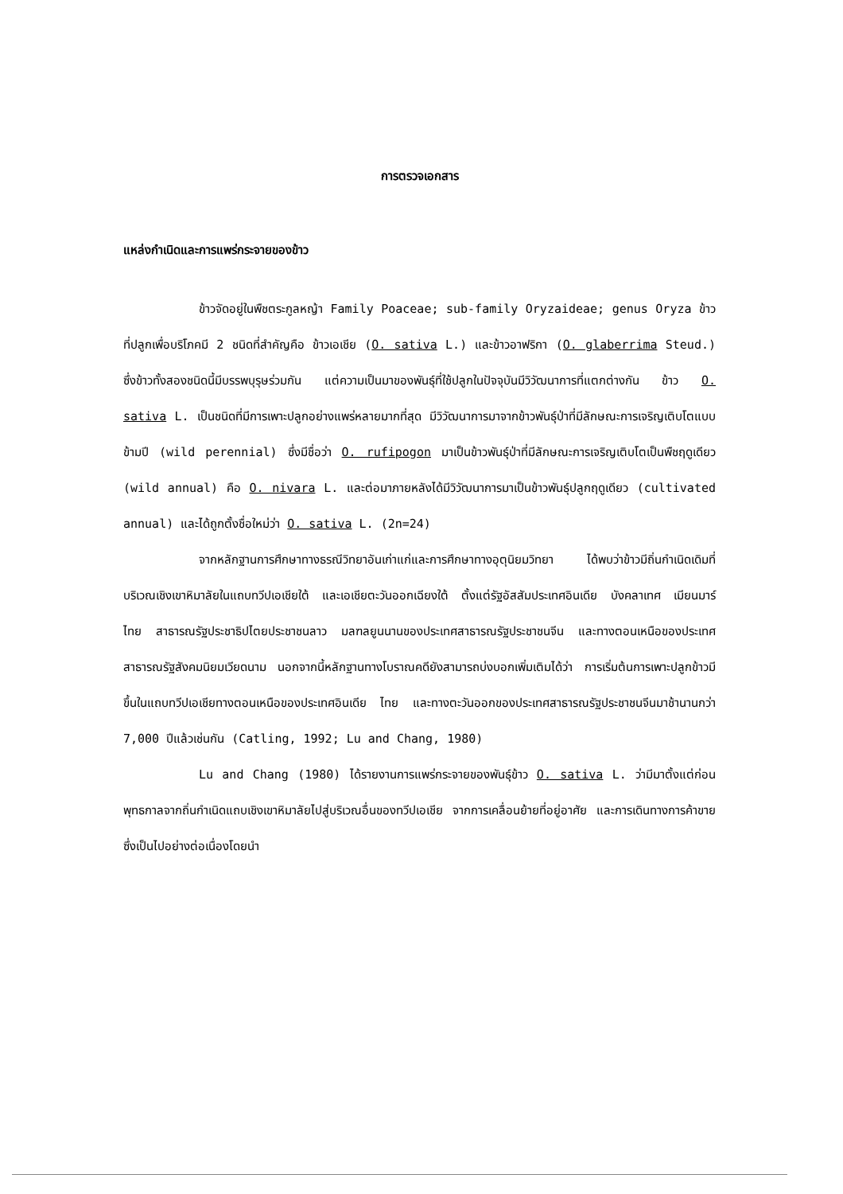การตรวจเอกสาร
แหล่งกำเนิดและการแพร่กระจายของข้าว
ข้าวจัดอยู่ในพืชตระกูลหญ้า Family Poaceae; sub-family Oryzaideae; genus Oryza ข้าวที่ปลูกเพื่อบริโภคมี 2 ชนิดที่สำคัญคือ ข้าวเอเชีย (O. sativa L.) และข้าวอาฟริกา (O. glaberrima Steud.) ซึ่งข้าวทั้งสองชนิดนี้มีบรรพบุรุษร่วมกัน แต่ความเป็นมาของพันธุ์ที่ใช้ปลูกในปัจจุบันมีวิวัฒนาการที่แตกต่างกัน ข้าว O. sativa L. เป็นชนิดที่มีการเพาะปลูกอย่างแพร่หลายมากที่สุด มีวิวัฒนาการมาจากข้าวพันธุ์ป่าที่มีลักษณะการเจริญเติบโตแบบข้ามปี (wild perennial) ซึ่งมีชื่อว่า O. rufipogon มาเป็นข้าวพันธุ์ป่าที่มีลักษณะการเจริญเติบโตเป็นพืชฤดูเดียว (wild annual) คือ O. nivara L. และต่อมาภายหลังได้มีวิวัฒนาการมาเป็นข้าวพันธุ์ปลูกฤดูเดียว (cultivated annual) และได้ถูกตั้งชื่อใหม่ว่า O. sativa L. (2n=24)
จากหลักฐานการศึกษาทางธรณีวิทยาอันเก่าแก่และการศึกษาทางอุตุนิยมวิทยา ได้พบว่าข้าวมีถิ่นกำเนิดเดิมที่บริเวณเชิงเขาหิมาลัยในแถบทวีปเอเชียใต้ และเอเชียตะวันออกเฉียงใต้ ตั้งแต่รัฐอัสสัมประเทศอินเดีย บังคลาเทศ เมียนมาร์ ไทย สาธารณรัฐประชาธิปไตยประชาชนลาว มลฑลยูนนานของประเทศสาธารณรัฐประชาชนจีน และทางตอนเหนือของประเทศสาธารณรัฐสังคมนิยมเวียดนาม นอกจากนี้หลักฐานทางโบราณคดียังสามารถบ่งบอกเพิ่มเติมได้ว่า การเริ่มต้นการเพาะปลูกข้าวมีขึ้นในแถบทวีปเอเชียทางตอนเหนือของประเทศอินเดีย ไทย และทางตะวันออกของประเทศสาธารณรัฐประชาชนจีนมาช้านานกว่า 7,000 ปีแล้วเช่นกัน (Catling, 1992; Lu and Chang, 1980)
Lu and Chang (1980) ได้รายงานการแพร่กระจายของพันธุ์ข้าว O. sativa L. ว่ามีมาตั้งแต่ก่อนพุทธกาลจากถิ่นกำเนิดแถบเชิงเขาหิมาลัยไปสู่บริเวณอื่นของทวีปเอเชีย จากการเคลื่อนย้ายที่อยู่อาศัย และการเดินทางการค้าขายซึ่งเป็นไปอย่างต่อเนื่องโดยนำ